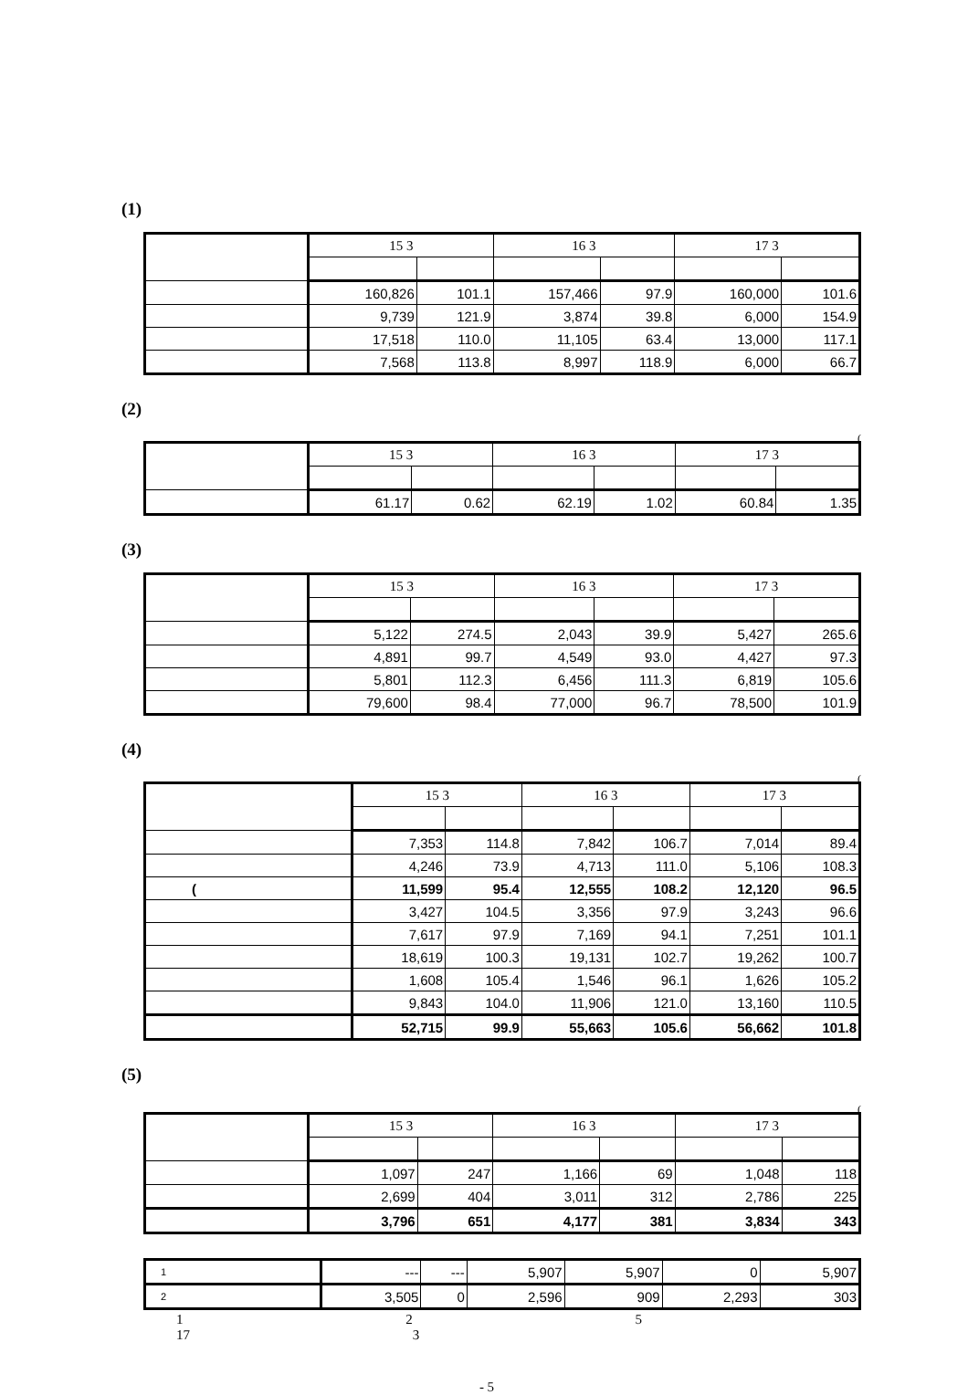(1)
| | 15 3 | | 16 3 | | 17 3 | |
| | 160,826 | 101.1 | 157,466 | 97.9 | 160,000 | 101.6 |
| | 9,739 | 121.9 | 3,874 | 39.8 | 6,000 | 154.9 |
| | 17,518 | 110.0 | 11,105 | 63.4 | 13,000 | 117.1 |
| | 7,568 | 113.8 | 8,997 | 118.9 | 6,000 | 66.7 |
(2)
(
| | 15 3 | | 16 3 | | 17 3 | |
| | 61.17 | 0.62 | 62.19 | 1.02 | 60.84 | 1.35 |
(3)
| | 15 3 | | 16 3 | | 17 3 | |
| | 5,122 | 274.5 | 2,043 | 39.9 | 5,427 | 265.6 |
| | 4,891 | 99.7 | 4,549 | 93.0 | 4,427 | 97.3 |
| | 5,801 | 112.3 | 6,456 | 111.3 | 6,819 | 105.6 |
| | 79,600 | 98.4 | 77,000 | 96.7 | 78,500 | 101.9 |
(4)
(
| | 15 3 | | 16 3 | | 17 3 | |
| | 7,353 | 114.8 | 7,842 | 106.7 | 7,014 | 89.4 |
| | 4,246 | 73.9 | 4,713 | 111.0 | 5,106 | 108.3 |
| ( | 11,599 | 95.4 | 12,555 | 108.2 | 12,120 | 96.5 |
| | 3,427 | 104.5 | 3,356 | 97.9 | 3,243 | 96.6 |
| | 7,617 | 97.9 | 7,169 | 94.1 | 7,251 | 101.1 |
| | 18,619 | 100.3 | 19,131 | 102.7 | 19,262 | 100.7 |
| | 1,608 | 105.4 | 1,546 | 96.1 | 1,626 | 105.2 |
| | 9,843 | 104.0 | 11,906 | 121.0 | 13,160 | 110.5 |
| | 52,715 | 99.9 | 55,663 | 105.6 | 56,662 | 101.8 |
(5)
(
| | 15 3 | | 16 3 | | 17 3 | |
| | 1,097 | 247 | 1,166 | 69 | 1,048 | 118 |
| | 2,699 | 404 | 3,011 | 312 | 2,786 | 225 |
| | 3,796 | 651 | 4,177 | 381 | 3,834 | 343 |
| 1 | --- | --- | 5,907 | 5,907 | 0 | 5,907 |
| 2 | 3,505 | 0 | 2,596 | 909 | 2,293 | 303 |
1 2 5 17 3
- 5